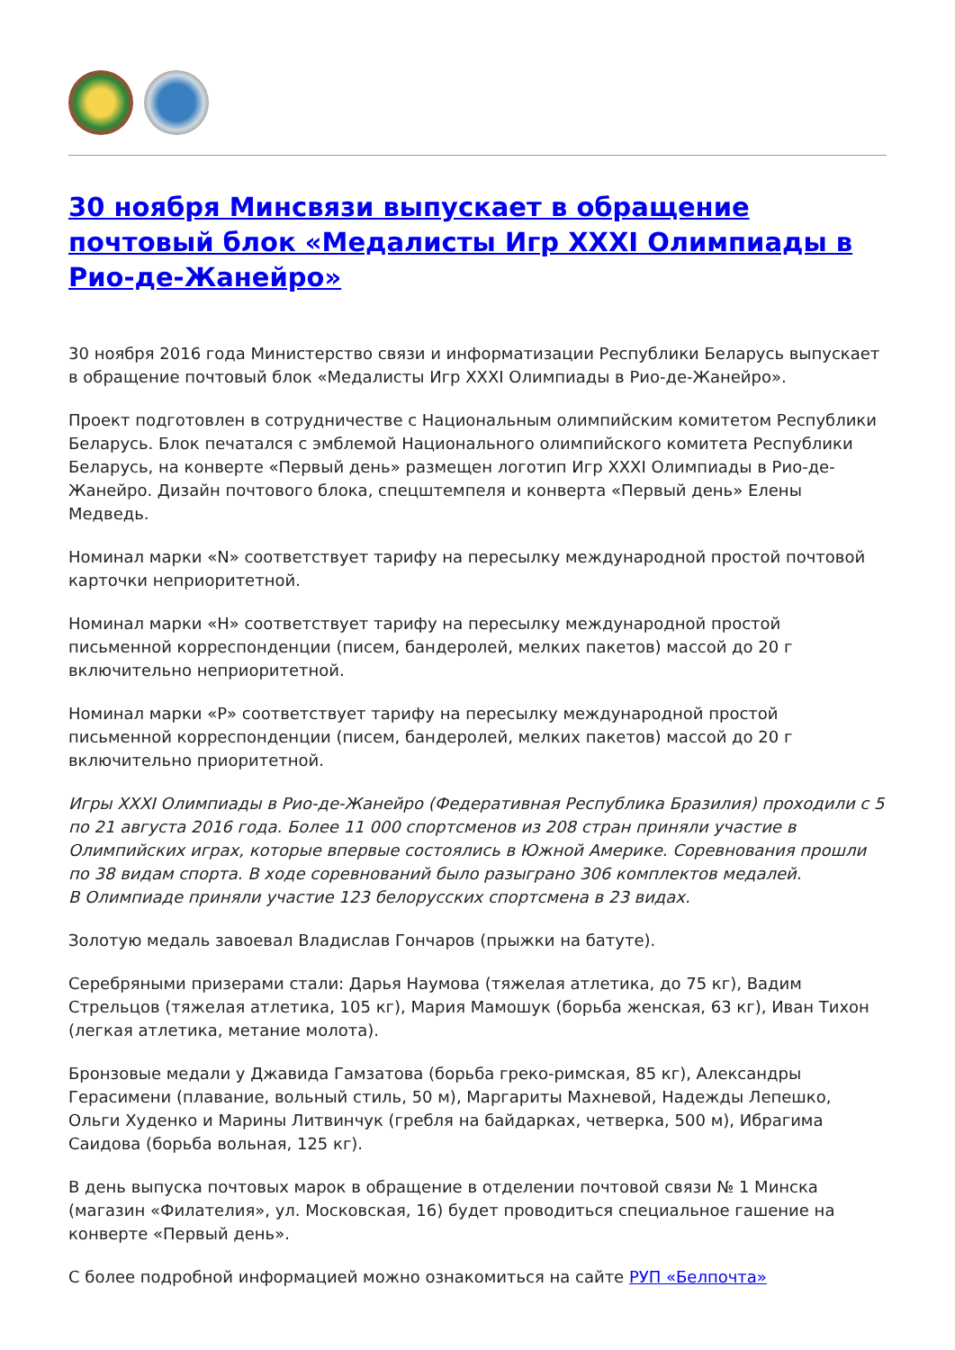30 ноября Минсвязи выпускает в обращение почтовый блок «Медалисты Игр XXXI Олимпиады в Рио-де-Жанейро»
30 ноября 2016 года Министерство связи и информатизации Республики Беларусь выпускает в обращение почтовый блок «Медалисты Игр XXXI Олимпиады в Рио-де-Жанейро».
Проект подготовлен в сотрудничестве с Национальным олимпийским комитетом Республики Беларусь. Блок печатался с эмблемой Национального олимпийского комитета Республики Беларусь, на конверте «Первый день» размещен логотип Игр XXXI Олимпиады в Рио-де-Жанейро. Дизайн почтового блока, спецштемпеля и конверта «Первый день» Елены Медведь.
Номинал марки «N» соответствует тарифу на пересылку международной простой почтовой карточки неприоритетной.
Номинал марки «H» соответствует тарифу на пересылку международной простой письменной корреспонденции (писем, бандеролей, мелких пакетов) массой до 20 г включительно неприоритетной.
Номинал марки «P» соответствует тарифу на пересылку международной простой письменной корреспонденции (писем, бандеролей, мелких пакетов) массой до 20 г включительно приоритетной.
Игры XXXI Олимпиады в Рио-де-Жанейро (Федеративная Республика Бразилия) проходили с 5 по 21 августа 2016 года. Более 11 000 спортсменов из 208 стран приняли участие в Олимпийских играх, которые впервые состоялись в Южной Америке. Соревнования прошли по 38 видам спорта. В ходе соревнований было разыграно 306 комплектов медалей.
В Олимпиаде приняли участие 123 белорусских спортсмена в 23 видах.
Золотую медаль завоевал Владислав Гончаров (прыжки на батуте).
Серебряными призерами стали: Дарья Наумова (тяжелая атлетика, до 75 кг), Вадим Стрельцов (тяжелая атлетика, 105 кг), Мария Мамошук (борьба женская, 63 кг), Иван Тихон (легкая атлетика, метание молота).
Бронзовые медали у Джавида Гамзатова (борьба греко-римская, 85 кг), Александры Герасимени (плавание, вольный стиль, 50 м), Маргариты Махневой, Надежды Лепешко, Ольги Худенко и Марины Литвинчук (гребля на байдарках, четверка, 500 м), Ибрагима Саидова (борьба вольная, 125 кг).
В день выпуска почтовых марок в обращение в отделении почтовой связи № 1 Минска (магазин «Филателия», ул. Московская, 16) будет проводиться специальное гашение на конверте «Первый день».
С более подробной информацией можно ознакомиться на сайте РУП «Белпочта»